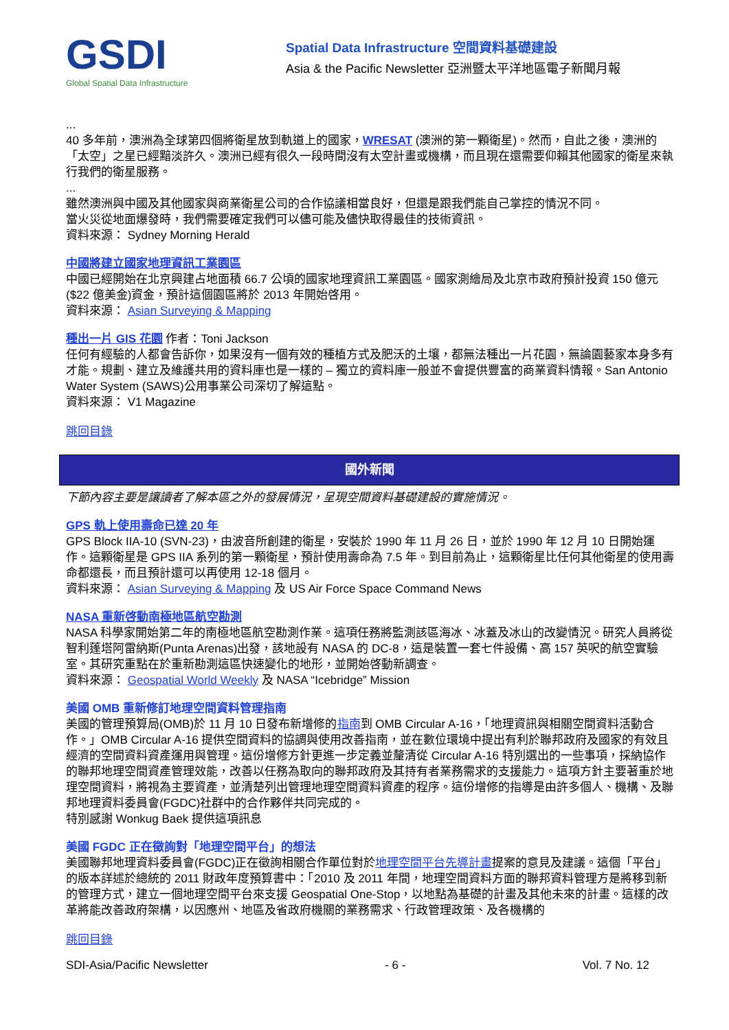GSDI
Global Spatial Data Infrastructure
Spatial Data Infrastructure 空間資料基礎建設
Asia & the Pacific Newsletter 亞洲暨太平洋地區電子新聞月報
...
40 多年前，澳洲為全球第四個將衛星放到軌道上的國家，WRESAT (澳洲的第一顆衛星)。然而，自此之後，澳洲的 「太空」之星已經黯淡許久。澳洲已經有很久一段時間沒有太空計畫或機構，而且現在還需要仰賴其他國家的衛星來執行我們的衛星服務。
...
雖然澳洲與中國及其他國家與商業衛星公司的合作協議相當良好，但還是跟我們能自己掌控的情況不同。
當火災從地面爆發時，我們需要確定我們可以儘可能及儘快取得最佳的技術資訊。
資料來源： Sydney Morning Herald
中國將建立國家地理資訊工業園區
中國已經開始在北京興建占地面積 66.7 公頃的國家地理資訊工業園區。國家測繪局及北京市政府預計投資 150 億元($22 億美金)資金，預計這個園區將於 2013 年開始啓用。
資料來源： Asian Surveying & Mapping
種出一片 GIS 花園
作者：Toni Jackson
任何有經驗的人都會告訴你，如果沒有一個有效的種植方式及肥沃的土壤，都無法種出一片花園，無論園藝家本身多有才能。規劃、建立及維護共用的資料庫也是一樣的 – 獨立的資料庫一般並不會提供豐富的商業資料情報。San Antonio Water System (SAWS)公用事業公司深切了解這點。
資料來源： V1 Magazine
跳回目錄
國外新聞
下節內容主要是讓讀者了解本區之外的發展情況，呈現空間資料基礎建設的實施情況。
GPS 軌上使用壽命已達 20 年
GPS Block IIA-10 (SVN-23)，由波音所創建的衛星，安裝於 1990 年 11 月 26 日，並於 1990 年 12 月 10 日開始運作。這顆衛星是 GPS IIA 系列的第一顆衛星，預計使用壽命為 7.5 年。到目前為止，這顆衛星比任何其他衛星的使用壽命都還長，而且預計還可以再使用 12-18 個月。
資料來源： Asian Surveying & Mapping 及 US Air Force Space Command News
NASA 重新啓動南極地區航空勘測
NASA 科學家開始第二年的南極地區航空勘測作業。這項任務將監測該區海冰、冰蓋及冰山的改變情況。研究人員將從智利蓬塔阿雷納斯(Punta Arenas)出發，該地設有 NASA 的 DC-8，這是裝置一套七件設備、高 157 英呎的航空實驗室。其研究重點在於重新勘測這區快速變化的地形，並開始啓動新調查。
資料來源： Geospatial World Weekly 及 NASA “Icebridge” Mission
美國 OMB 重新修訂地理空間資料管理指南
美國的管理預算局(OMB)於 11 月 10 日發布新增修的指南到 OMB Circular A-16，「地理資訊與相關空間資料活動合作。」OMB Circular A-16 提供空間資料的協調與使用改善指南，並在數位環境中提出有利於聯邦政府及國家的有效且經濟的空間資料資產運用與管理。這份增修方針更進一步定義並釐清從 Circular A-16 特別選出的一些事項，採納協作的聯邦地理空間資產管理效能，改善以任務為取向的聯邦政府及其持有者業務需求的支援能力。這項方針主要著重於地理空間資料，將視為主要資產，並清楚列出管理地理空間資料資產的程序。這份增修的指導是由許多個人、機構、及聯邦地理資料委員會(FGDC)社群中的合作夥伴共同完成的。
特別感謝 Wonkug Baek 提供這項訊息
美國 FGDC 正在徵詢對「地理空間平台」的想法
美國聯邦地理資料委員會(FGDC)正在徵詢相關合作單位對於地理空間平台先導計畫提案的意見及建議。這個「平台」的版本詳述於總統的 2011 財政年度預算書中：「2010 及 2011 年間，地理空間資料方面的聯邦資料管理方是將移到新的管理方式，建立一個地理空間平台來支援 Geospatial One-Stop，以地點為基礎的計畫及其他未來的計畫。這樣的改革將能改善政府架構，以因應州、地區及省政府機關的業務需求、行政管理政策、及各機構的
跳回目錄
SDI-Asia/Pacific Newsletter - 6 - Vol. 7 No. 12